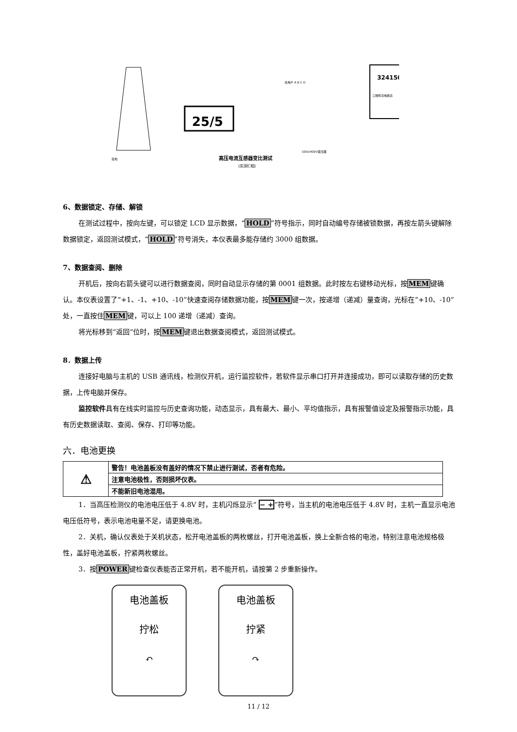25/5
324150
三相有功电能表
高压电流互感器变比测试
(实测C相)
10kV/400V变压器
接地
去用户 A B C O
6、数据锁定、存储、解锁
在测试过程中，按向左键，可以锁定 LCD 显示数据，“HOLD”符号指示，同时自动编号存储被锁数据，再按左箭头键解除数据锁定，返回测试模式，“HOLD”符号消失，本仪表最多能存储约 3000 组数据。
7、数据查阅、删除
开机后，按向右箭头键可以进行数据查阅，同时自动显示存储的第 0001 组数据。此时按左右键移动光标，按MEM键确认。本仪表设置了“+1、-1、+10、-10”快速查阅存储数据功能，按MEM键一次，按递增（递减）量查询，光标在“+10、-10”处，一直按住MEM键，可以上 100 递增（递减）查询。
将光标移到“返回”位时，按MEM键退出数据查阅模式，返回测试模式。
8．数据上传
连接好电脑与主机的 USB 通讯线，检测仪开机，运行监控软件，若软件显示串口打开并连接成功，即可以读取存储的历史数据，上传电脑并保存。
监控软件具有在线实时监控与历史查询功能，动态显示，具有最大、最小、平均值指示，具有报警值设定及报警指示功能，具有历史数据读取、查阅、保存、打印等功能。
六．电池更换
| ⚠ | 警告！电池盖板没有盖好的情况下禁止进行测试，否者有危险。 |
| | 注意电池极性，否则损坏仪表。 |
| | 不能新旧电池混用。 |
1．当高压检测仪的电池电压低于 4.8V 时，主机闪烁显示“ − +”符号，当主机的电池电压低于 4.8V 时，主机一直显示电池电压低符号，表示电池电量不足，请更换电池。
2．关机，确认仪表处于关机状态，松开电池盖板的两枚螺丝，打开电池盖板，换上全新合格的电池，特别注意电池规格极性，盖好电池盖板，拧紧两枚螺丝。
3．按POWER键检查仪表能否正常开机，若不能开机，请按第 2 步重新操作。
电池盖板
拧松
↶
电池盖板
拧紧
↷
11 / 12